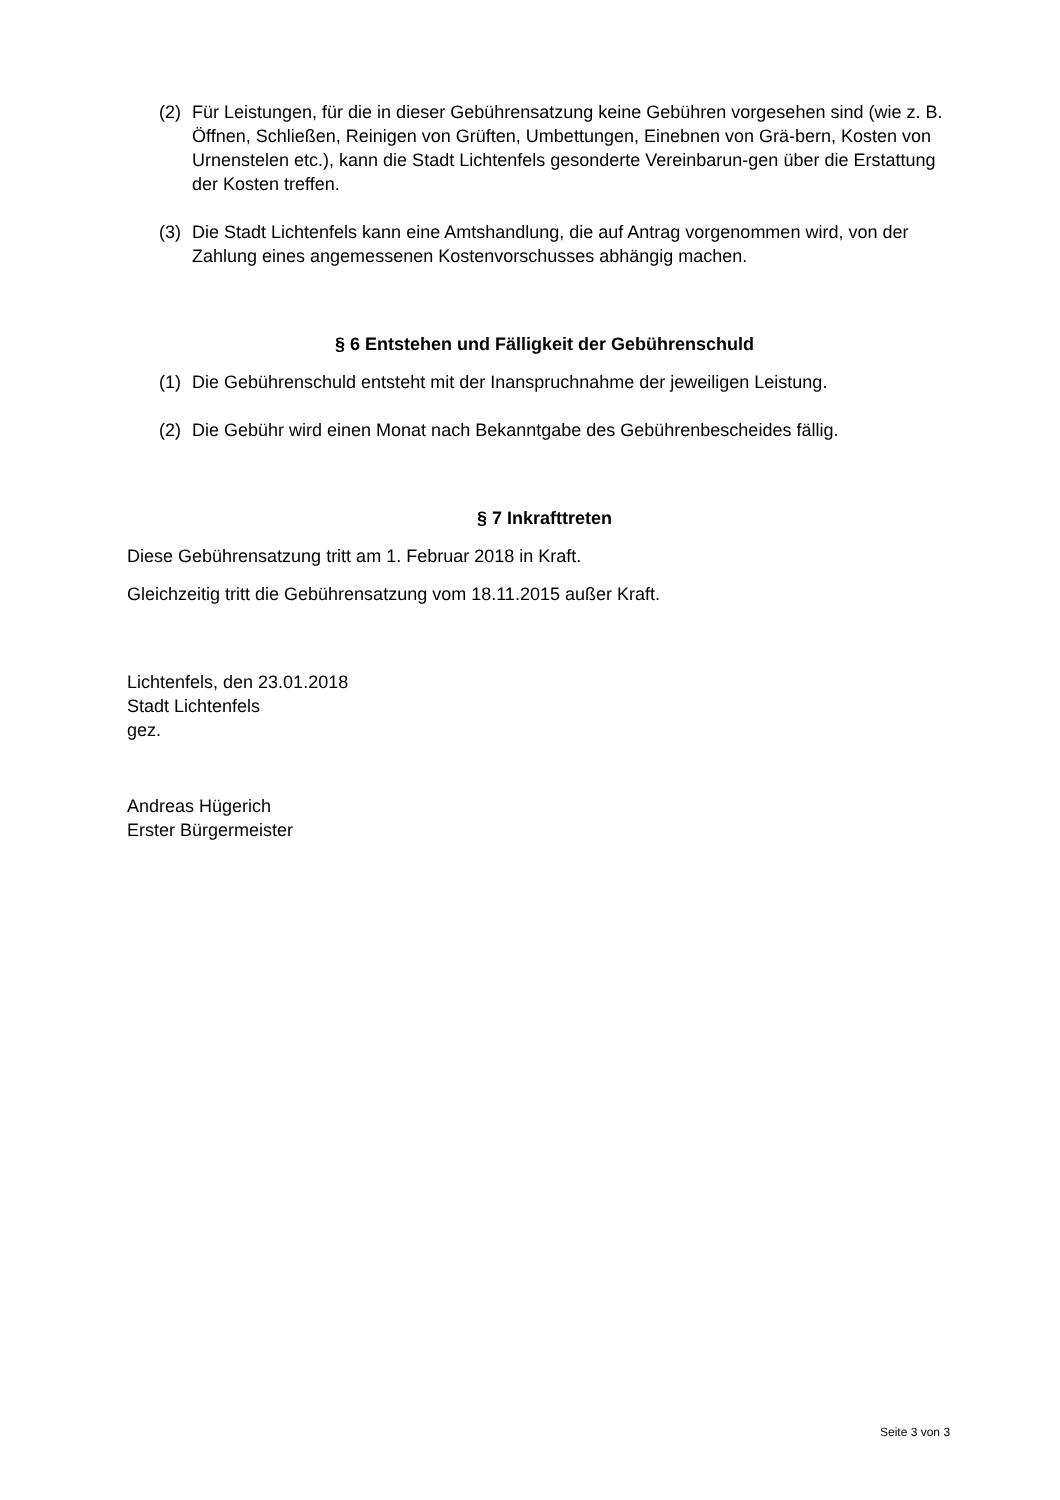(2) Für Leistungen, für die in dieser Gebührensatzung keine Gebühren vorgesehen sind (wie z. B. Öffnen, Schließen, Reinigen von Grüften, Umbettungen, Einebnen von Grä-bern, Kosten von Urnenstelen etc.), kann die Stadt Lichtenfels gesonderte Vereinbarun-gen über die Erstattung der Kosten treffen.
(3) Die Stadt Lichtenfels kann eine Amtshandlung, die auf Antrag vorgenommen wird, von der Zahlung eines angemessenen Kostenvorschusses abhängig machen.
§ 6 Entstehen und Fälligkeit der Gebührenschuld
(1) Die Gebührenschuld entsteht mit der Inanspruchnahme der jeweiligen Leistung.
(2) Die Gebühr wird einen Monat nach Bekanntgabe des Gebührenbescheides fällig.
§ 7 Inkrafttreten
Diese Gebührensatzung tritt am 1. Februar 2018 in Kraft.
Gleichzeitig tritt die Gebührensatzung vom 18.11.2015 außer Kraft.
Lichtenfels, den 23.01.2018
Stadt Lichtenfels
gez.
Andreas Hügerich
Erster Bürgermeister
Seite 3 von 3